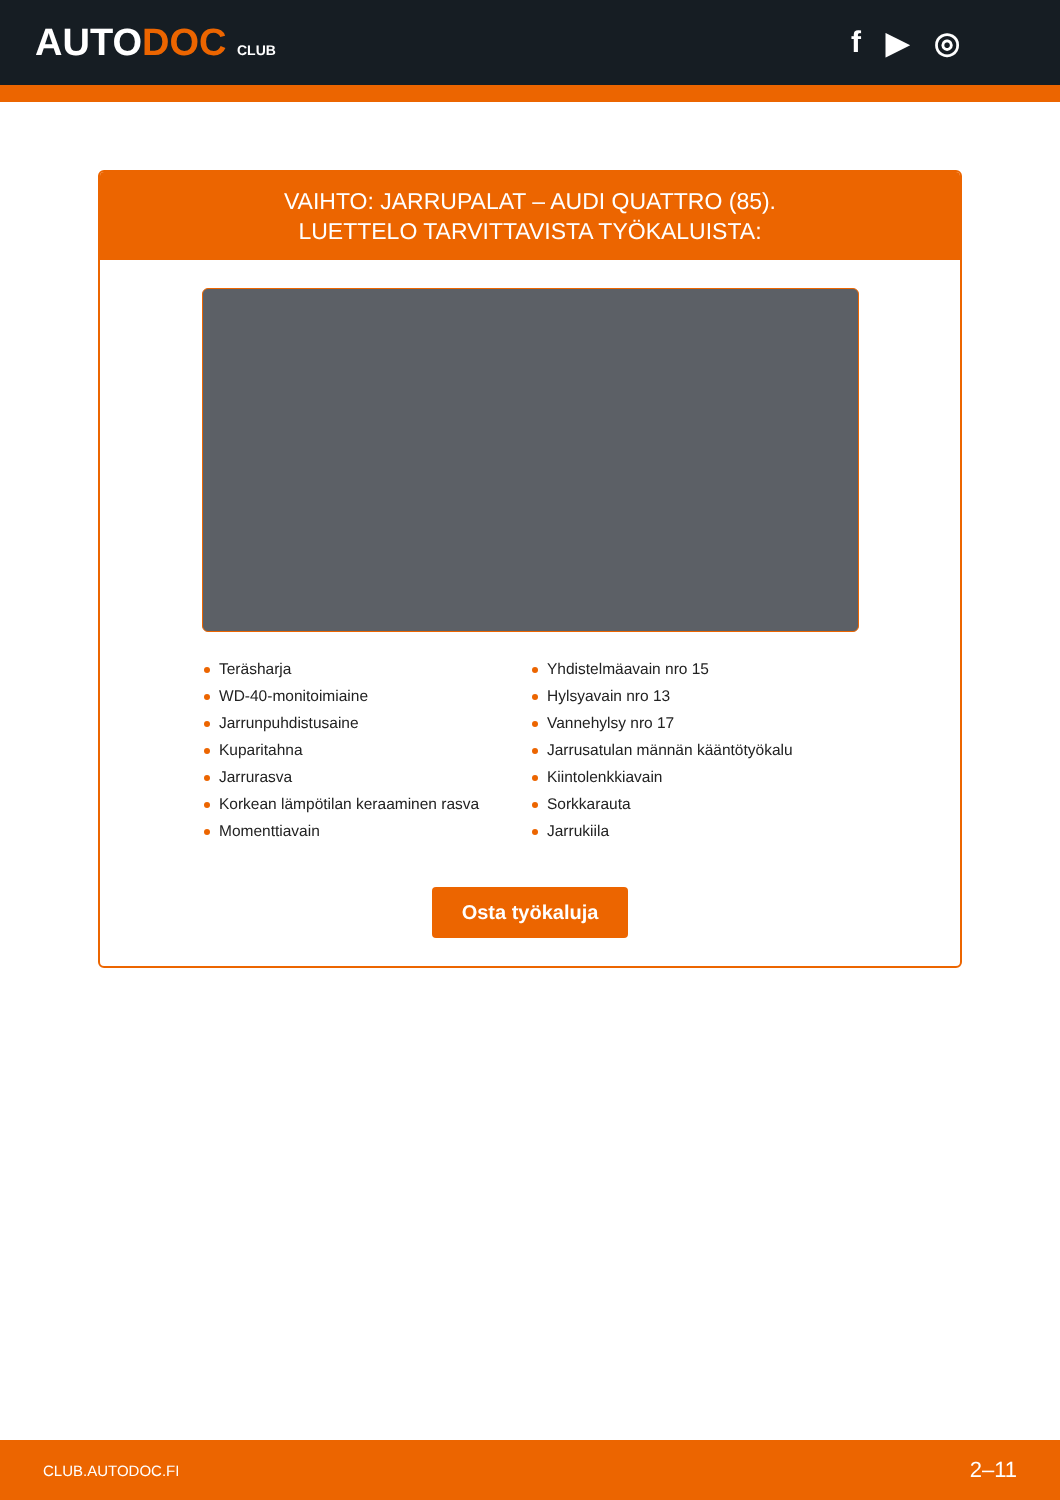AUTODOC CLUB
f ▶ ◎
VAIHTO: JARRUPALAT – AUDI QUATTRO (85).
LUETTELO TARVITTAVISTA TYÖKALUISTA:
Teräsharja
WD-40-monitoimiaine
Jarrunpuhdistusaine
Kuparitahna
Jarrurasva
Korkean lämpötilan keraaminen rasva
Momenttiavain
Yhdistelmäavain nro 15
Hylsyavain nro 13
Vannehylsy nro 17
Jarrusatulan männän kääntötyökalu
Kiintolenkkiavain
Sorkkarauta
Jarrukiila
Osta työkaluja
CLUB.AUTODOC.FI 2–11